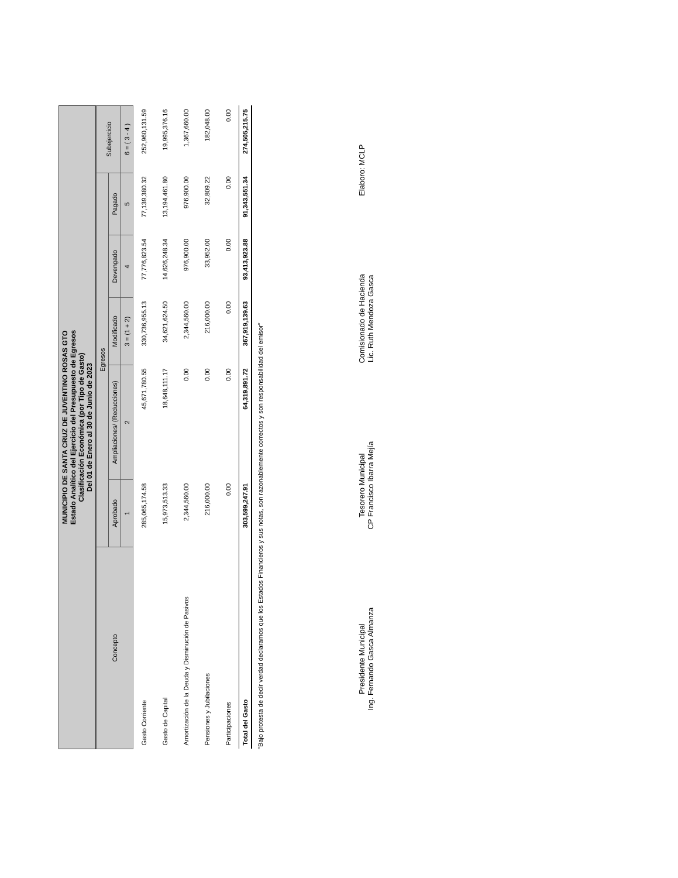MUNICIPIO DE SANTA CRUZ DE JUVENTINO ROSAS GTO
Estado Analítico del Ejercicio del Presupuesto de Egresos
Clasificación Económica (por Tipo de Gasto)
Del 01 de Enero al 30 de Junio de 2023
| Concepto | Egresos | | | | | Subejercicio |
| --- | --- | --- | --- | --- | --- | --- |
| | Aprobado | Ampliaciones/ (Reducciones) | Modificado | Devengado | Pagado | |
| | 1 | 2 | 3 = (1 + 2) | 4 | 5 | 6 = ( 3 - 4 ) |
| Gasto Corriente | 285,065,174.58 | 45,671,780.55 | 330,736,955.13 | 77,776,823.54 | 77,139,380.32 | 252,960,131.59 |
| Gasto de Capital | 15,973,513.33 | 18,648,111.17 | 34,621,624.50 | 14,626,248.34 | 13,194,461.80 | 19,995,376.16 |
| Amortización de la Deuda y Disminución de Pasivos | 2,344,560.00 | 0.00 | 2,344,560.00 | 976,900.00 | 976,900.00 | 1,367,660.00 |
| Pensiones y Jubilaciones | 216,000.00 | 0.00 | 216,000.00 | 33,952.00 | 32,809.22 | 182,048.00 |
| Participaciones | 0.00 | 0.00 | 0.00 | 0.00 | 0.00 | 0.00 |
| Total del Gasto | 303,599,247.91 | 64,319,891.72 | 367,919,139.63 | 93,413,923.88 | 91,343,551.34 | 274,505,215.75 |
"Bajo protesta de decir verdad declaramos que los Estados Financieros y sus notas, son razonablemente correctos y son responsabilidad del emisor"
Presidente Municipal
Ing. Fernando Gasca Almanza
Tesorero Municipal
CP Francisco Ibarra Mejía
Comisionado de Hacienda
Lic. Ruth Mendoza Gasca
Elaboro: MCLP